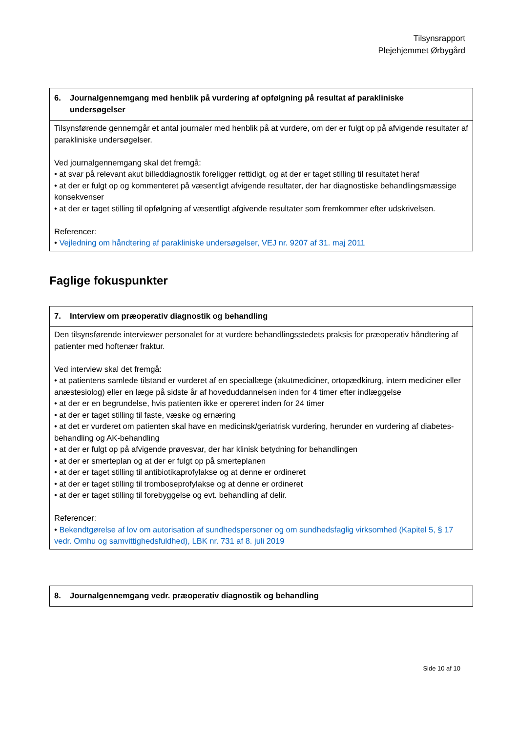Tilsynsrapport
Plejehjemmet Ørbygård
| 6. Journalgennemgang med henblik på vurdering af opfølgning på resultat af parakliniske undersøgelser |
| --- |
| Tilsynsførende gennemgår et antal journaler med henblik på at vurdere, om der er fulgt op på afvigende resultater af parakliniske undersøgelser. Ved journalgennemgang skal det fremgå: • at svar på relevant akut billeddiagnostik foreligger rettidigt, og at der er taget stilling til resultatet heraf • at der er fulgt op og kommenteret på væsentligt afvigende resultater, der har diagnostiske behandlingsmæssige konsekvenser • at der er taget stilling til opfølgning af væsentligt afgivende resultater som fremkommer efter udskrivelsen. Referencer: • Vejledning om håndtering af parakliniske undersøgelser, VEJ nr. 9207 af 31. maj 2011 |
Faglige fokuspunkter
| 7. Interview om præoperativ diagnostik og behandling |
| --- |
| Den tilsynsførende interviewer personalet for at vurdere behandlingsstedets praksis for præoperativ håndtering af patienter med hoftenær fraktur. Ved interview skal det fremgå: • at patientens samlede tilstand er vurderet af en speciallæge (akutmediciner, ortopædkirurg, intern mediciner eller anæstesiolog) eller en læge på sidste år af hoveduddannelsen inden for 4 timer efter indlæggelse • at der er en begrundelse, hvis patienten ikke er opereret inden for 24 timer • at der er taget stilling til faste, væske og ernæring • at det er vurderet om patienten skal have en medicinsk/geriatrisk vurdering, herunder en vurdering af diabetes-behandling og AK-behandling • at der er fulgt op på afvigende prøvesvar, der har klinisk betydning for behandlingen • at der er smerteplan og at der er fulgt op på smerteplanen • at der er taget stilling til antibiotikaprofylakse og at denne er ordineret • at der er taget stilling til tromboseprofylakse og at denne er ordineret • at der er taget stilling til forebyggelse og evt. behandling af delir. Referencer: • Bekendtgørelse af lov om autorisation af sundhedspersoner og om sundhedsfaglig virksomhed (Kapitel 5, § 17 vedr. Omhu og samvittighedsfuldhed), LBK nr. 731 af 8. juli 2019 |
| 8. Journalgennemgang vedr. præoperativ diagnostik og behandling |
| --- |
Side 10 af 10